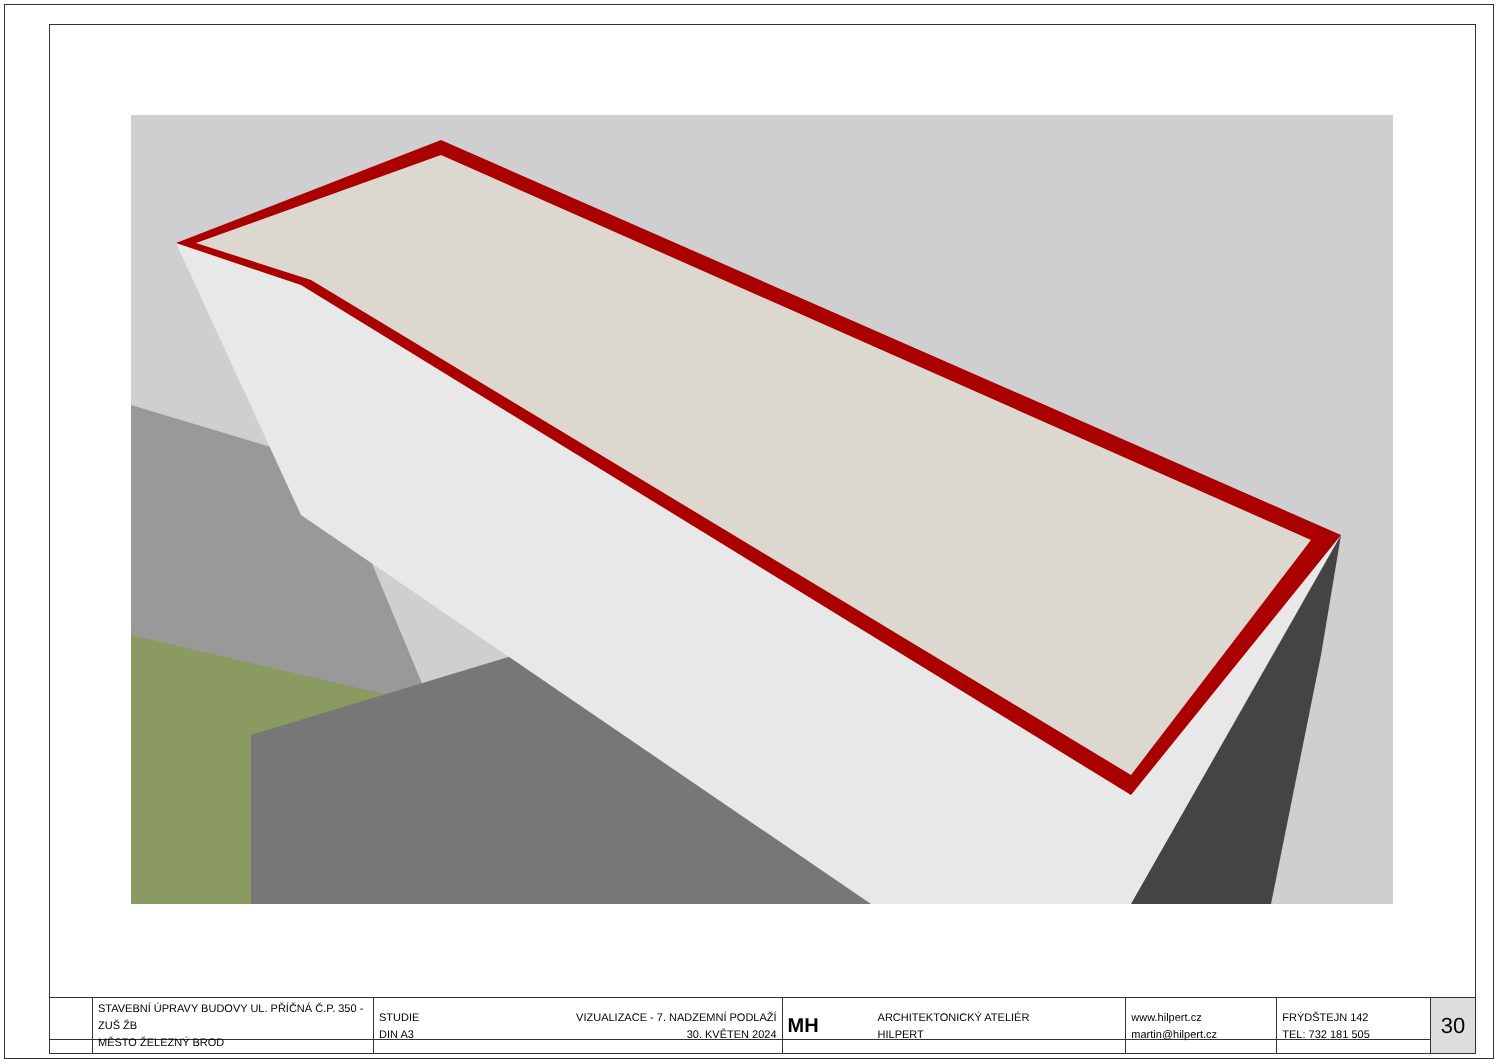| | STAVEBNÍ ÚPRAVY BUDOVY UL. PŘÍČNÁ Č.P. 350 - ZUŠ ŽB MĚSTO ŽELEZNÝ BROD | STUDIE DIN A3 | VIZUALIZACE - 7. NADZEMNÍ PODLAŽÍ 30. KVĚTEN 2024 | MH | ARCHITEKTONICKÝ ATELIÉR HILPERT | www.hilpert.cz martin@hilpert.cz | FRÝDŠTEJN 142 TEL: 732 181 505 | 30 |